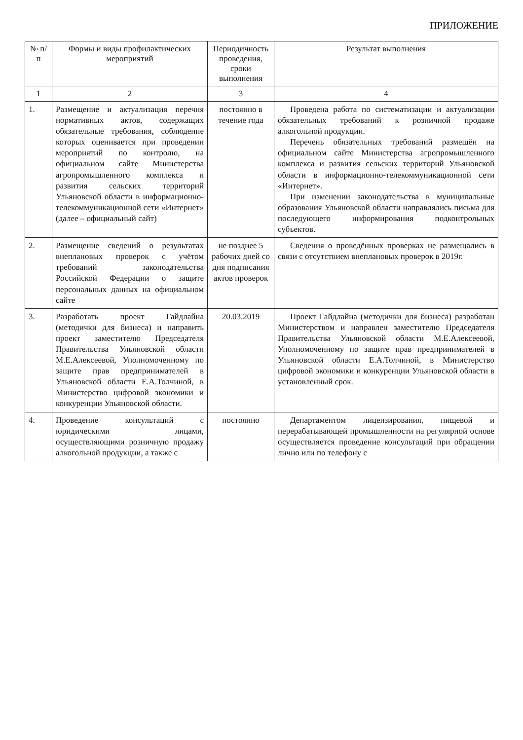ПРИЛОЖЕНИЕ
| № п/п | Формы и виды профилактических мероприятий | Периодичность проведения, сроки выполнения | Результат выполнения |
| --- | --- | --- | --- |
| 1 | 2 | 3 | 4 |
| 1. | Размещение и актуализация перечня нормативных актов, содержащих обязательные требования, соблюдение которых оценивается при проведении мероприятий по контролю, на официальном сайте Министерства агропромышленного комплекса и развития сельских территорий Ульяновской области в информационно-телекоммуникационной сети «Интернет» (далее – официальный сайт) | постоянно в течение года | Проведена работа по систематизации и актуализации обязательных требований к розничной продаже алкогольной продукции. Перечень обязательных требований размещён на официальном сайте Министерства агропромышленного комплекса и развития сельских территорий Ульяновской области в информационно-телекоммуникационной сети «Интернет». При изменении законодательства в муниципальные образования Ульяновской области направлялись письма для последующего информирования подконтрольных субъектов. |
| 2. | Размещение сведений о результатах внеплановых проверок с учётом требований законодательства Российской Федерации о защите персональных данных на официальном сайте | не позднее 5 рабочих дней со дня подписания актов проверок | Сведения о проведённых проверках не размещались в связи с отсутствием внеплановых проверок в 2019г. |
| 3. | Разработать проект Гайдлайна (методички для бизнеса) и направить проект заместителю Председателя Правительства Ульяновской области М.Е.Алексеевой, Уполномоченному по защите прав предпринимателей в Ульяновской области Е.А.Толчиной, в Министерство цифровой экономики и конкуренции Ульяновской области. | 20.03.2019 | Проект Гайдлайна (методички для бизнеса) разработан Министерством и направлен заместителю Председателя Правительства Ульяновской области М.Е.Алексеевой, Уполномоченному по защите прав предпринимателей в Ульяновской области Е.А.Толчиной, в Министерство цифровой экономики и конкуренции Ульяновской области в установленный срок. |
| 4. | Проведение консультаций с юридическими лицами, осуществляющими розничную продажу алкогольной продукции, а также с | постоянно | Департаментом лицензирования, пищевой и перерабатывающей промышленности на регулярной основе осуществляется проведение консультаций при обращении лично или по телефону с |